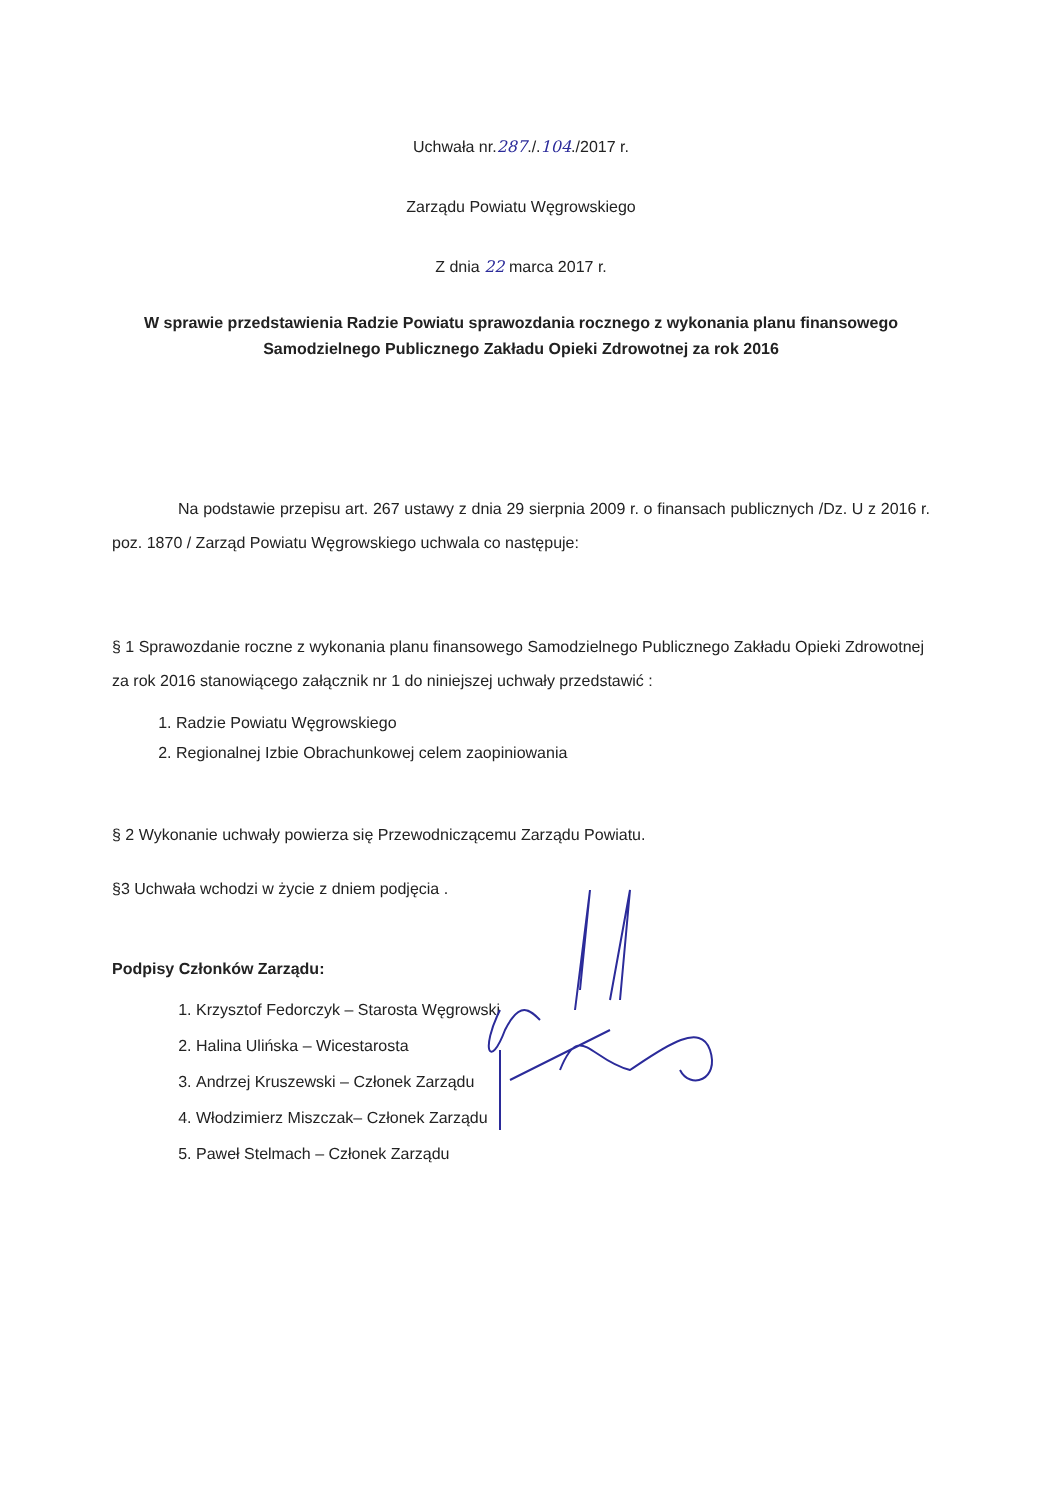Uchwała nr.287./.104./2017 r.
Zarządu Powiatu Węgrowskiego
Z dnia 22 marca 2017 r.
W sprawie przedstawienia Radzie Powiatu sprawozdania rocznego z wykonania planu finansowego Samodzielnego Publicznego Zakładu Opieki Zdrowotnej za rok 2016
Na podstawie przepisu art. 267 ustawy z dnia 29 sierpnia 2009 r. o finansach publicznych /Dz. U z 2016 r. poz. 1870 / Zarząd Powiatu Węgrowskiego uchwala co następuje:
§ 1 Sprawozdanie roczne z wykonania planu finansowego Samodzielnego Publicznego Zakładu Opieki Zdrowotnej za rok 2016 stanowiącego załącznik nr 1 do niniejszej uchwały przedstawić :
1. Radzie Powiatu Węgrowskiego
2. Regionalnej Izbie Obrachunkowej celem zaopiniowania
§ 2 Wykonanie uchwały powierza się Przewodniczącemu Zarządu Powiatu.
§3 Uchwała wchodzi w życie z dniem podjęcia .
Podpisy Członków Zarządu:
1. Krzysztof Fedorczyk – Starosta Węgrowski
2. Halina Ulińska – Wicestarosta
3. Andrzej Kruszewski – Członek Zarządu
4. Włodzimierz Miszczak– Członek Zarządu
5. Paweł Stelmach – Członek Zarządu